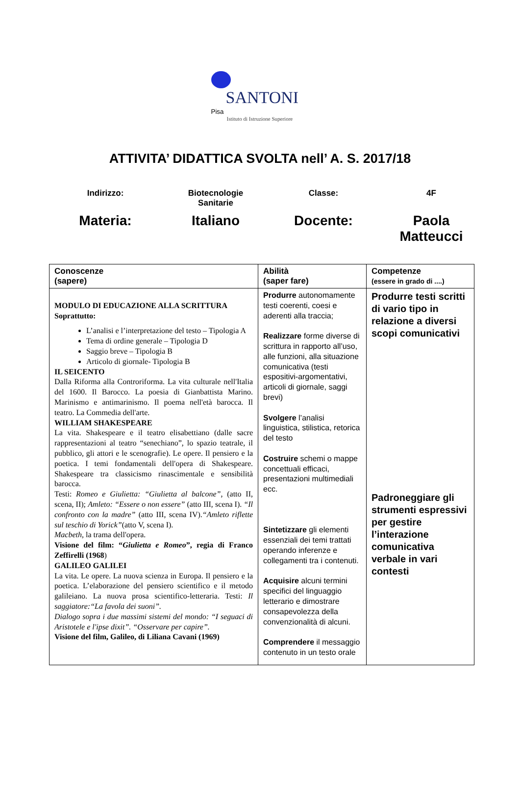SANTONI Pisa
Istituto di Istruzione Superiore
ATTIVITA’ DIDATTICA SVOLTA nell’ A. S. 2017/18
Indirizzo:
Biotecnologie
Sanitarie
Classe:
4F
Materia:
Italiano
Docente:
Paola
Matteucci
| Conoscenze (sapere) | Abilità (saper fare) | Competenze (essere in grado di ....) |
| --- | --- | --- |
| MODULO DI EDUCAZIONE ALLA SCRITTURA Soprattutto: L’analisi e l’interpretazione del testo – Tipologia A Tema di ordine generale – Tipologia D Saggio breve – Tipologia B Articolo di giornale- Tipologia B IL SEICENTO Dalla Riforma alla Controriforma. La vita culturale nell'Italia del 1600. Il Barocco. La poesia di Gianbattista Marino. Marinismo e antimarinismo. Il poema nell'età barocca. Il teatro. La Commedia dell'arte. WILLIAM SHAKESPEARE La vita. Shakespeare e il teatro elisabettiano (dalle sacre rappresentazioni al teatro “senechiano”, lo spazio teatrale, il pubblico, gli attori e le scenografie). Le opere. Il pensiero e la poetica. I temi fondamentali dell'opera di Shakespeare. Shakespeare tra classicismo rinascimentale e sensibilità barocca. Testi: Romeo e Giulietta: “Giulietta al balcone”, (atto II, scena, II); Amleto: “Essere o non essere” (atto III, scena I). “Il confronto con la madre” (atto III, scena IV). “Amleto riflette sul teschio di Yorick” (atto V, scena I). Macbeth, la trama dell'opera. Visione del film: “ Giulietta e Romeo ”, regia di Franco Zeffirelli (1968 ) GALILEO GALILEI La vita. Le opere. La nuova scienza in Europa. Il pensiero e la poetica. L’elaborazione del pensiero scientifico e il metodo galileiano. La nuova prosa scientifico-letteraria. Testi: Il saggiatore:“La favola dei suoni”. Dialogo sopra i due massimi sistemi del mondo: “I seguaci di Aristotele e l'ipse dixit”. “Osservare per capire”. Visione del film, Galileo, di Liliana Cavani (1969) | Produrre autonomamente testi coerenti, coesi e aderenti alla traccia; Realizzare forme diverse di scrittura in rapporto all’uso, alle funzioni, alla situazione comunicativa (testi espositivi-argomentativi, articoli di giornale, saggi brevi) Svolgere l’analisi linguistica, stilistica, retorica del testo Costruire schemi o mappe concettuali efficaci, presentazioni multimediali ecc. Sintetizzare gli elementi essenziali dei temi trattati operando inferenze e collegamenti tra i contenuti. Acquisire alcuni termini specifici del linguaggio letterario e dimostrare consapevolezza della convenzionalità di alcuni. Comprendere il messaggio contenuto in un testo orale | Produrre testi scritti di vario tipo in relazione a diversi scopi comunicativi Padroneggiare gli strumenti espressivi per gestire l’interazione comunicativa verbale in vari contesti |